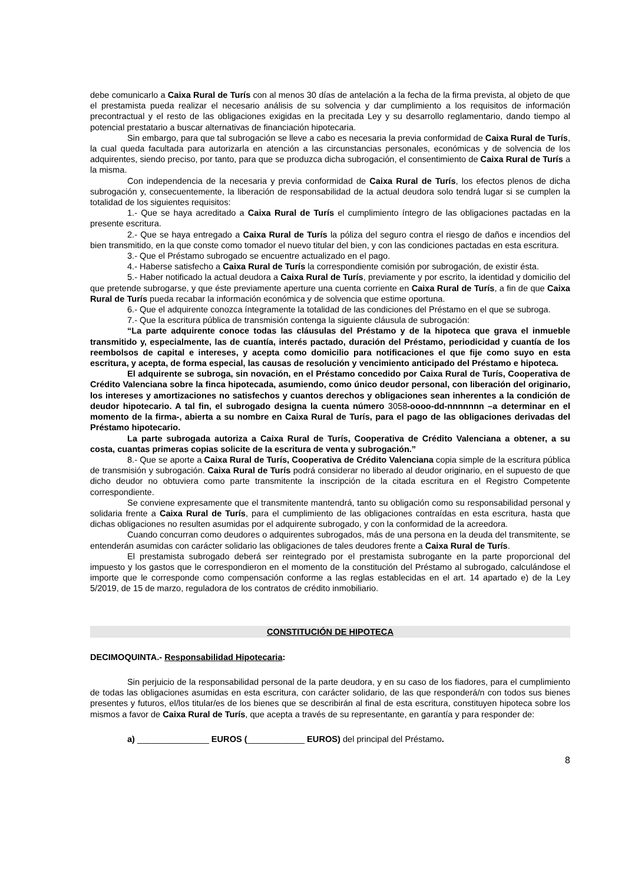debe comunicarlo a Caixa Rural de Turís con al menos 30 días de antelación a la fecha de la firma prevista, al objeto de que el prestamista pueda realizar el necesario análisis de su solvencia y dar cumplimiento a los requisitos de información precontractual y el resto de las obligaciones exigidas en la precitada Ley y su desarrollo reglamentario, dando tiempo al potencial prestatario a buscar alternativas de financiación hipotecaria.
Sin embargo, para que tal subrogación se lleve a cabo es necesaria la previa conformidad de Caixa Rural de Turís, la cual queda facultada para autorizarla en atención a las circunstancias personales, económicas y de solvencia de los adquirentes, siendo preciso, por tanto, para que se produzca dicha subrogación, el consentimiento de Caixa Rural de Turís a la misma.
Con independencia de la necesaria y previa conformidad de Caixa Rural de Turís, los efectos plenos de dicha subrogación y, consecuentemente, la liberación de responsabilidad de la actual deudora solo tendrá lugar si se cumplen la totalidad de los siguientes requisitos:
1.- Que se haya acreditado a Caixa Rural de Turís el cumplimiento íntegro de las obligaciones pactadas en la presente escritura.
2.- Que se haya entregado a Caixa Rural de Turís la póliza del seguro contra el riesgo de daños e incendios del bien transmitido, en la que conste como tomador el nuevo titular del bien, y con las condiciones pactadas en esta escritura.
3.- Que el Préstamo subrogado se encuentre actualizado en el pago.
4.- Haberse satisfecho a Caixa Rural de Turís la correspondiente comisión por subrogación, de existir ésta.
5.- Haber notificado la actual deudora a Caixa Rural de Turís, previamente y por escrito, la identidad y domicilio del que pretende subrogarse, y que éste previamente aperture una cuenta corriente en Caixa Rural de Turís, a fin de que Caixa Rural de Turís pueda recabar la información económica y de solvencia que estime oportuna.
6.- Que el adquirente conozca íntegramente la totalidad de las condiciones del Préstamo en el que se subroga.
7.- Que la escritura pública de transmisión contenga la siguiente cláusula de subrogación:
“La parte adquirente conoce todas las cláusulas del Préstamo y de la hipoteca que grava el inmueble transmitido y, especialmente, las de cuantía, interés pactado, duración del Préstamo, periodicidad y cuantía de los reembolsos de capital e intereses, y acepta como domicilio para notificaciones el que fije como suyo en esta escritura, y acepta, de forma especial, las causas de resolución y vencimiento anticipado del Préstamo e hipoteca.
El adquirente se subroga, sin novación, en el Préstamo concedido por Caixa Rural de Turís, Cooperativa de Crédito Valenciana sobre la finca hipotecada, asumiendo, como único deudor personal, con liberación del originario, los intereses y amortizaciones no satisfechos y cuantos derechos y obligaciones sean inherentes a la condición de deudor hipotecario. A tal fin, el subrogado designa la cuenta número 3058-oooo-dd-nnnnnnn –a determinar en el momento de la firma-, abierta a su nombre en Caixa Rural de Turís, para el pago de las obligaciones derivadas del Préstamo hipotecario.
La parte subrogada autoriza a Caixa Rural de Turís, Cooperativa de Crédito Valenciana a obtener, a su costa, cuantas primeras copias solicite de la escritura de venta y subrogación.”
8.- Que se aporte a Caixa Rural de Turís, Cooperativa de Crédito Valenciana copia simple de la escritura pública de transmisión y subrogación. Caixa Rural de Turís podrá considerar no liberado al deudor originario, en el supuesto de que dicho deudor no obtuviera como parte transmitente la inscripción de la citada escritura en el Registro Competente correspondiente.
Se conviene expresamente que el transmitente mantendrá, tanto su obligación como su responsabilidad personal y solidaria frente a Caixa Rural de Turís, para el cumplimiento de las obligaciones contraídas en esta escritura, hasta que dichas obligaciones no resulten asumidas por el adquirente subrogado, y con la conformidad de la acreedora.
Cuando concurran como deudores o adquirentes subrogados, más de una persona en la deuda del transmitente, se entenderán asumidas con carácter solidario las obligaciones de tales deudores frente a Caixa Rural de Turís.
El prestamista subrogado deberá ser reintegrado por el prestamista subrogante en la parte proporcional del impuesto y los gastos que le correspondieron en el momento de la constitución del Préstamo al subrogado, calculándose el importe que le corresponde como compensación conforme a las reglas establecidas en el art. 14 apartado e) de la Ley 5/2019, de 15 de marzo, reguladora de los contratos de crédito inmobiliario.
CONSTITUCIÓN DE HIPOTECA
DECIMOQUINTA.- Responsabilidad Hipotecaria:
Sin perjuicio de la responsabilidad personal de la parte deudora, y en su caso de los fiadores, para el cumplimiento de todas las obligaciones asumidas en esta escritura, con carácter solidario, de las que responderá/n con todos sus bienes presentes y futuros, el/los titular/es de los bienes que se describirán al final de esta escritura, constituyen hipoteca sobre los mismos a favor de Caixa Rural de Turís, que acepta a través de su representante, en garantía y para responder de:
a) _______________ EUROS (____________ EUROS) del principal del Préstamo.
8